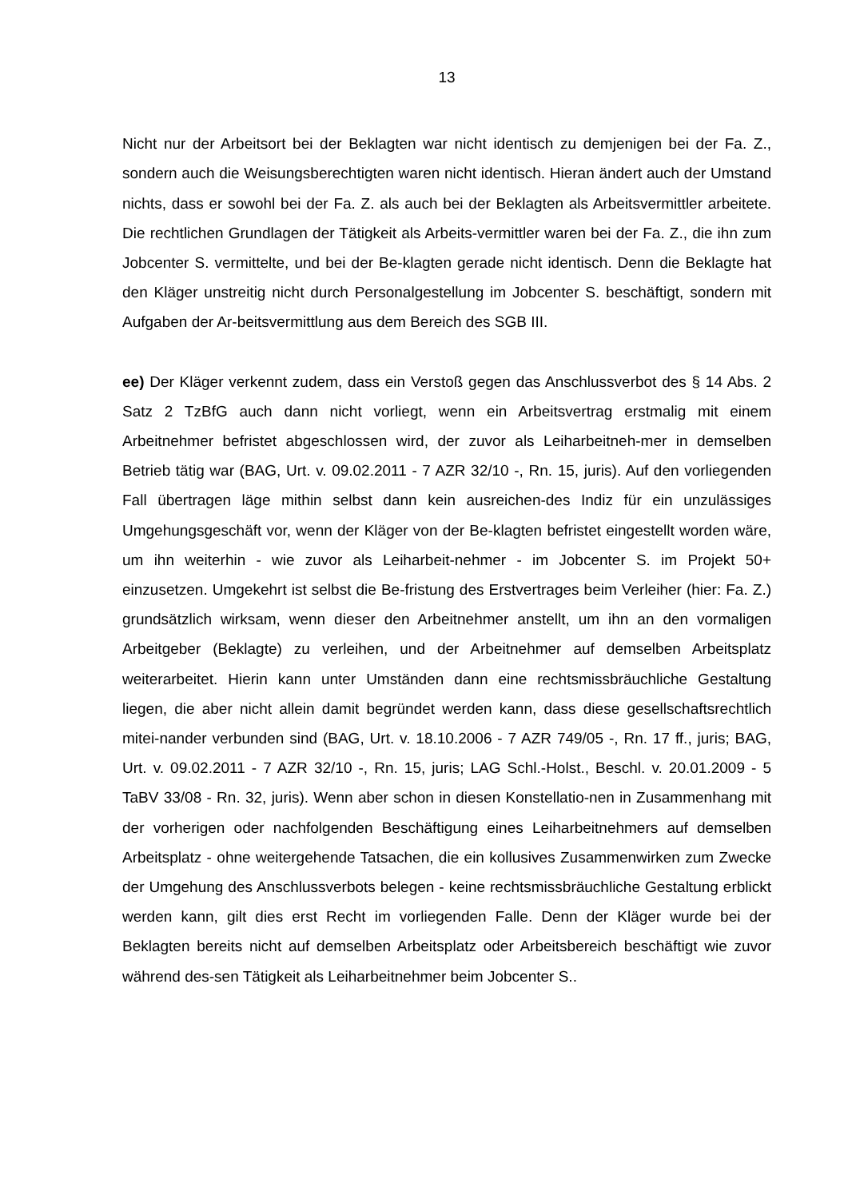13
Nicht nur der Arbeitsort bei der Beklagten war nicht identisch zu demjenigen bei der Fa. Z., sondern auch die Weisungsberechtigten waren nicht identisch. Hieran ändert auch der Umstand nichts, dass er sowohl bei der Fa. Z. als auch bei der Beklagten als Arbeitsvermittler arbeitete. Die rechtlichen Grundlagen der Tätigkeit als Arbeits-vermittler waren bei der Fa. Z., die ihn zum Jobcenter S. vermittelte, und bei der Be-klagten gerade nicht identisch. Denn die Beklagte hat den Kläger unstreitig nicht durch Personalgestellung im Jobcenter S. beschäftigt, sondern mit Aufgaben der Ar-beitsvermittlung aus dem Bereich des SGB III.
ee) Der Kläger verkennt zudem, dass ein Verstoß gegen das Anschlussverbot des § 14 Abs. 2 Satz 2 TzBfG auch dann nicht vorliegt, wenn ein Arbeitsvertrag erstmalig mit einem Arbeitnehmer befristet abgeschlossen wird, der zuvor als Leiharbeitneh-mer in demselben Betrieb tätig war (BAG, Urt. v. 09.02.2011 - 7 AZR 32/10 -, Rn. 15, juris). Auf den vorliegenden Fall übertragen läge mithin selbst dann kein ausreichen-des Indiz für ein unzulässiges Umgehungsgeschäft vor, wenn der Kläger von der Be-klagten befristet eingestellt worden wäre, um ihn weiterhin - wie zuvor als Leiharbeit-nehmer - im Jobcenter S. im Projekt 50+ einzusetzen. Umgekehrt ist selbst die Be-fristung des Erstvertrages beim Verleiher (hier: Fa. Z.) grundsätzlich wirksam, wenn dieser den Arbeitnehmer anstellt, um ihn an den vormaligen Arbeitgeber (Beklagte) zu verleihen, und der Arbeitnehmer auf demselben Arbeitsplatz weiterarbeitet. Hierin kann unter Umständen dann eine rechtsmissbräuchliche Gestaltung liegen, die aber nicht allein damit begründet werden kann, dass diese gesellschaftsrechtlich mitei-nander verbunden sind (BAG, Urt. v. 18.10.2006 - 7 AZR 749/05 -, Rn. 17 ff., juris; BAG, Urt. v. 09.02.2011 - 7 AZR 32/10 -, Rn. 15, juris; LAG Schl.-Holst., Beschl. v. 20.01.2009 - 5 TaBV 33/08 - Rn. 32, juris). Wenn aber schon in diesen Konstellatio-nen in Zusammenhang mit der vorherigen oder nachfolgenden Beschäftigung eines Leiharbeitnehmers auf demselben Arbeitsplatz - ohne weitergehende Tatsachen, die ein kollusives Zusammenwirken zum Zwecke der Umgehung des Anschlussverbots belegen - keine rechtsmissbräuchliche Gestaltung erblickt werden kann, gilt dies erst Recht im vorliegenden Falle. Denn der Kläger wurde bei der Beklagten bereits nicht auf demselben Arbeitsplatz oder Arbeitsbereich beschäftigt wie zuvor während des-sen Tätigkeit als Leiharbeitnehmer beim Jobcenter S..